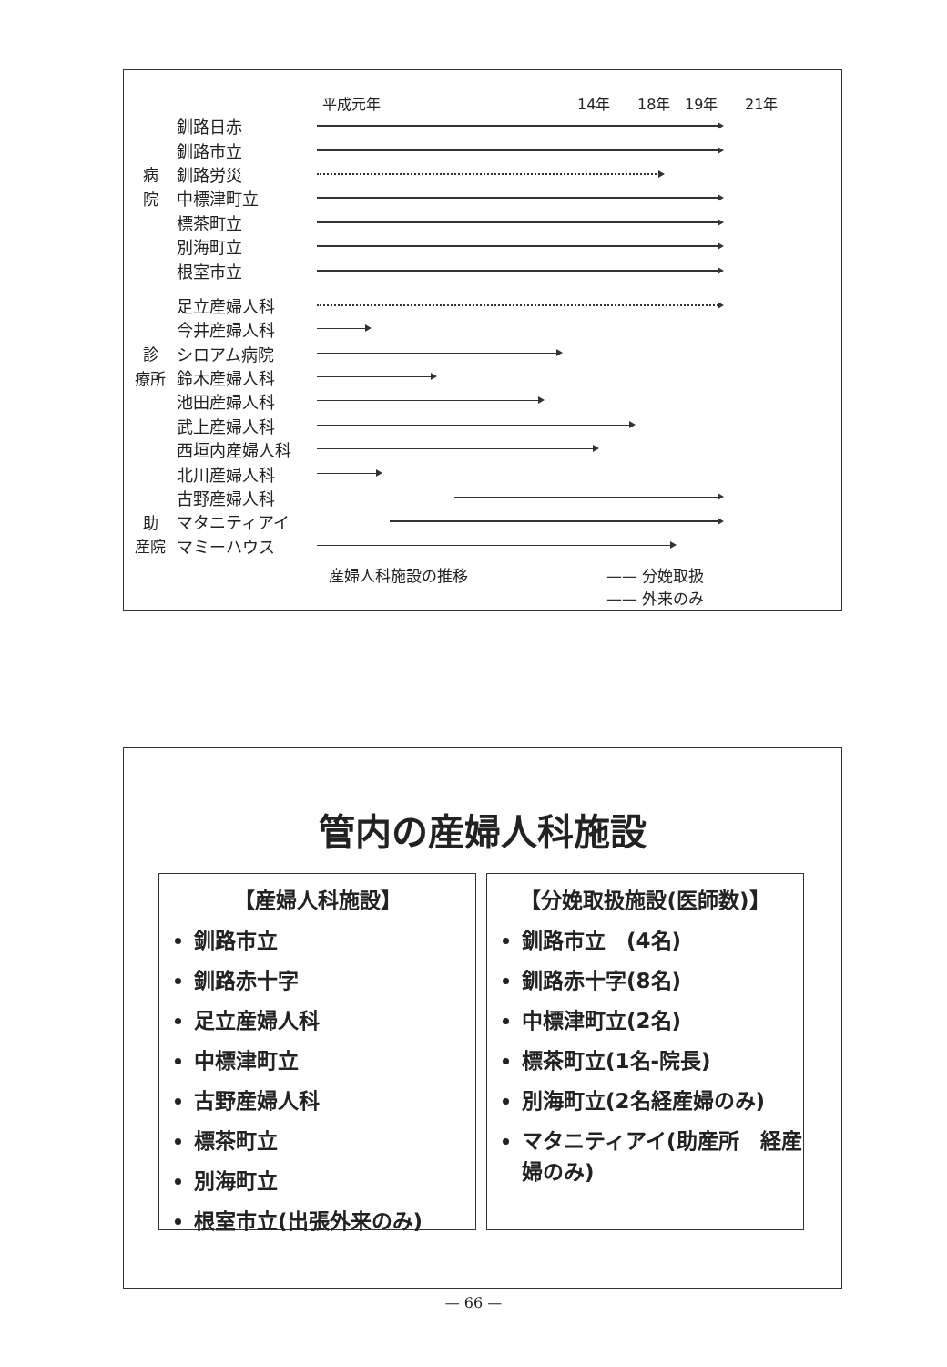平成元年 14年 18年 19年 21年
釧路日赤
釧路市立
病釧路労災
院中標津町立
標茶町立
別海町立
根室市立
足立産婦人科
今井産婦人科
診シロアム病院
療所 鈴木産婦人科
池田産婦人科
武上産婦人科
西垣内産婦人科
北川産婦人科
古野産婦人科
助マタニティアイ
産院 マミーハウス
産婦人科施設の推移 —— 分娩取扱
—— 外来のみ
管内の産婦人科施設
【産婦人科施設】
釧路市立
釧路赤十字
足立産婦人科
中標津町立
古野産婦人科
標茶町立
別海町立
根室市立(出張外来のみ)
【分娩取扱施設(医師数)】
釧路市立　(4名)
釧路赤十字(8名)
中標津町立(2名)
標茶町立(1名-院長)
別海町立(2名経産婦のみ)
マタニティアイ(助産所　経産婦のみ)
— 66 —